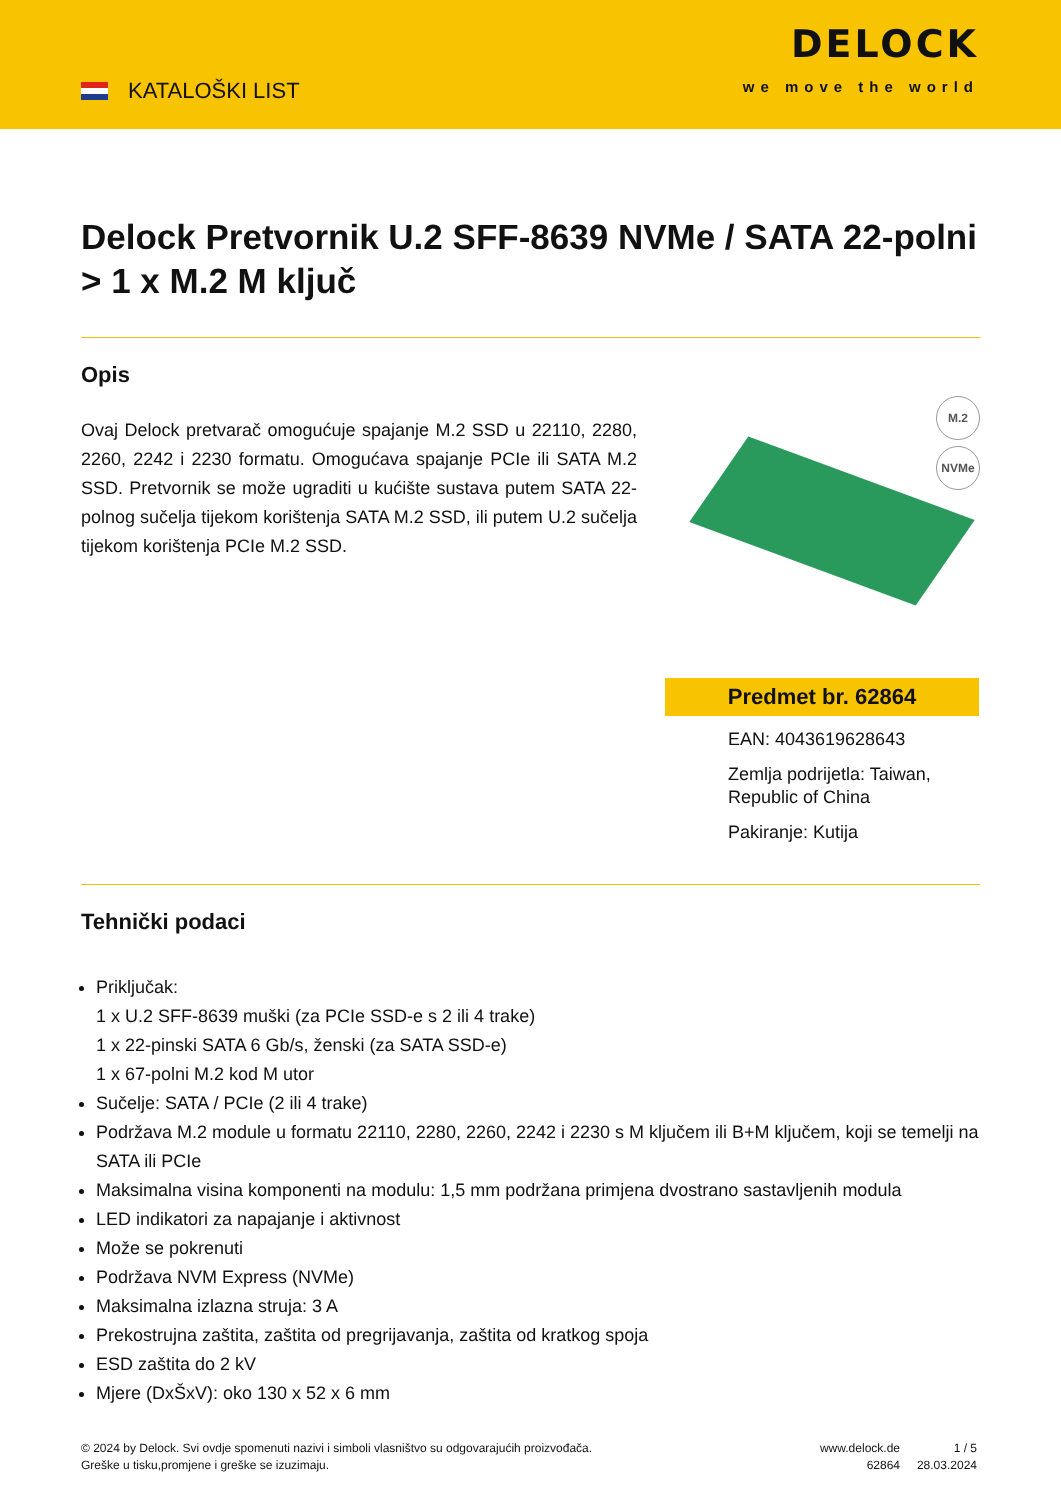KATALOŠKI LIST
DELOCK
we move the world
Delock Pretvornik U.2 SFF-8639 NVMe / SATA 22-polni > 1 x M.2 M ključ
Opis
Ovaj Delock pretvarač omogućuje spajanje M.2 SSD u 22110, 2280, 2260, 2242 i 2230 formatu. Omogućava spajanje PCIe ili SATA M.2 SSD. Pretvornik se može ugraditi u kućište sustava putem SATA 22-polnog sučelja tijekom korištenja SATA M.2 SSD, ili putem U.2 sučelja tijekom korištenja PCIe M.2 SSD.
M.2
NVMe
Predmet br. 62864
EAN: 4043619628643
Zemlja podrijetla: Taiwan, Republic of China
Pakiranje: Kutija
Tehnički podaci
Priključak:
1 x U.2 SFF-8639 muški (za PCIe SSD-e s 2 ili 4 trake)
1 x 22-pinski SATA 6 Gb/s, ženski (za SATA SSD-e)
1 x 67-polni M.2 kod M utor
Sučelje: SATA / PCIe (2 ili 4 trake)
Podržava M.2 module u formatu 22110, 2280, 2260, 2242 i 2230 s M ključem ili B+M ključem, koji se temelji na SATA ili PCIe
Maksimalna visina komponenti na modulu: 1,5 mm podržana primjena dvostrano sastavljenih modula
LED indikatori za napajanje i aktivnost
Može se pokrenuti
Podržava NVM Express (NVMe)
Maksimalna izlazna struja: 3 A
Prekostrujna zaštita, zaštita od pregrijavanja, zaštita od kratkog spoja
ESD zaštita do 2 kV
Mjere (DxŠxV): oko 130 x 52 x 6 mm
© 2024 by Delock. Svi ovdje spomenuti nazivi i simboli vlasništvo su odgovarajućih proizvođača.
Greške u tisku,promjene i greške se izuzimaju.
www.delock.de
62864
1 / 5
28.03.2024